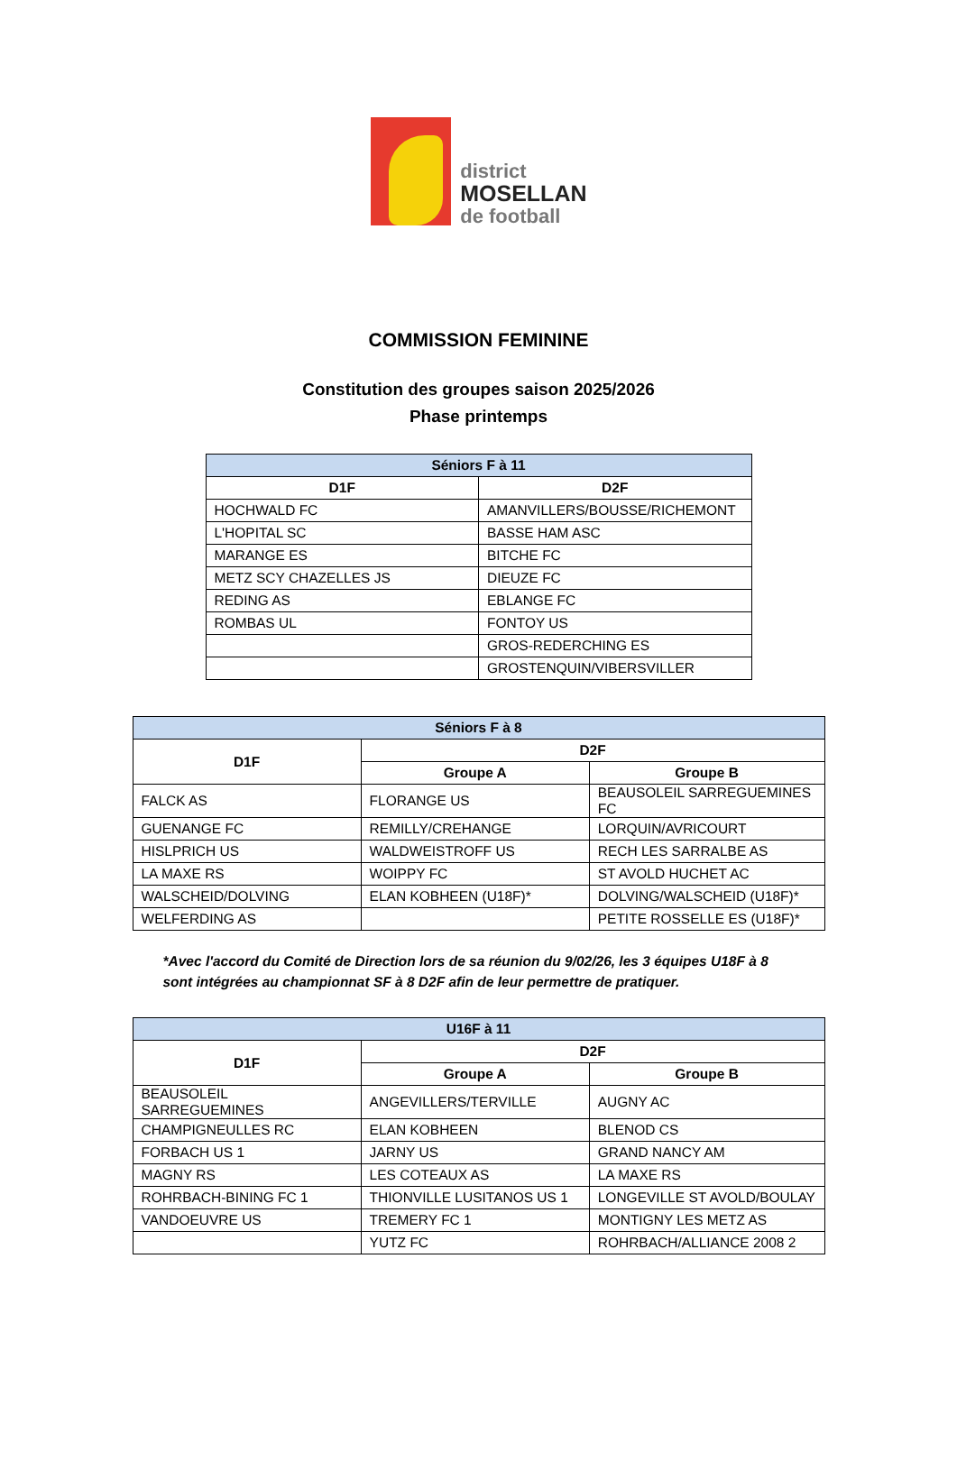district
MOSELLAN
de football
COMMISSION FEMININE
Constitution des groupes saison 2025/2026
Phase printemps
| Séniors F à 11 | |
| --- | --- |
| D1F | D2F |
| HOCHWALD FC | AMANVILLERS/BOUSSE/RICHEMONT |
| L'HOPITAL SC | BASSE HAM ASC |
| MARANGE ES | BITCHE FC |
| METZ SCY CHAZELLES JS | DIEUZE FC |
| REDING AS | EBLANGE FC |
| ROMBAS UL | FONTOY US |
| | GROS-REDERCHING ES |
| | GROSTENQUIN/VIBERSVILLER |
| Séniors F à 8 | | |
| --- | --- | --- |
| D1F | D2F | |
| | Groupe A | Groupe B |
| FALCK AS | FLORANGE US | BEAUSOLEIL SARREGUEMINES FC |
| GUENANGE FC | REMILLY/CREHANGE | LORQUIN/AVRICOURT |
| HISLPRICH US | WALDWEISTROFF US | RECH LES SARRALBE AS |
| LA MAXE RS | WOIPPY FC | ST AVOLD HUCHET AC |
| WALSCHEID/DOLVING | ELAN KOBHEEN (U18F)* | DOLVING/WALSCHEID (U18F)* |
| WELFERDING AS | | PETITE ROSSELLE ES (U18F)* |
*Avec l'accord du Comité de Direction lors de sa réunion du 9/02/26, les 3 équipes U18F à 8 sont intégrées au championnat SF à 8 D2F afin de leur permettre de pratiquer.
| U16F à 11 | | |
| --- | --- | --- |
| D1F | D2F | |
| | Groupe A | Groupe B |
| BEAUSOLEIL SARREGUEMINES | ANGEVILLERS/TERVILLE | AUGNY AC |
| CHAMPIGNEULLES RC | ELAN KOBHEEN | BLENOD CS |
| FORBACH US 1 | JARNY US | GRAND NANCY AM |
| MAGNY RS | LES COTEAUX AS | LA MAXE RS |
| ROHRBACH-BINING FC 1 | THIONVILLE LUSITANOS US 1 | LONGEVILLE ST AVOLD/BOULAY |
| VANDOEUVRE US | TREMERY FC 1 | MONTIGNY LES METZ AS |
| | YUTZ FC | ROHRBACH/ALLIANCE 2008 2 |